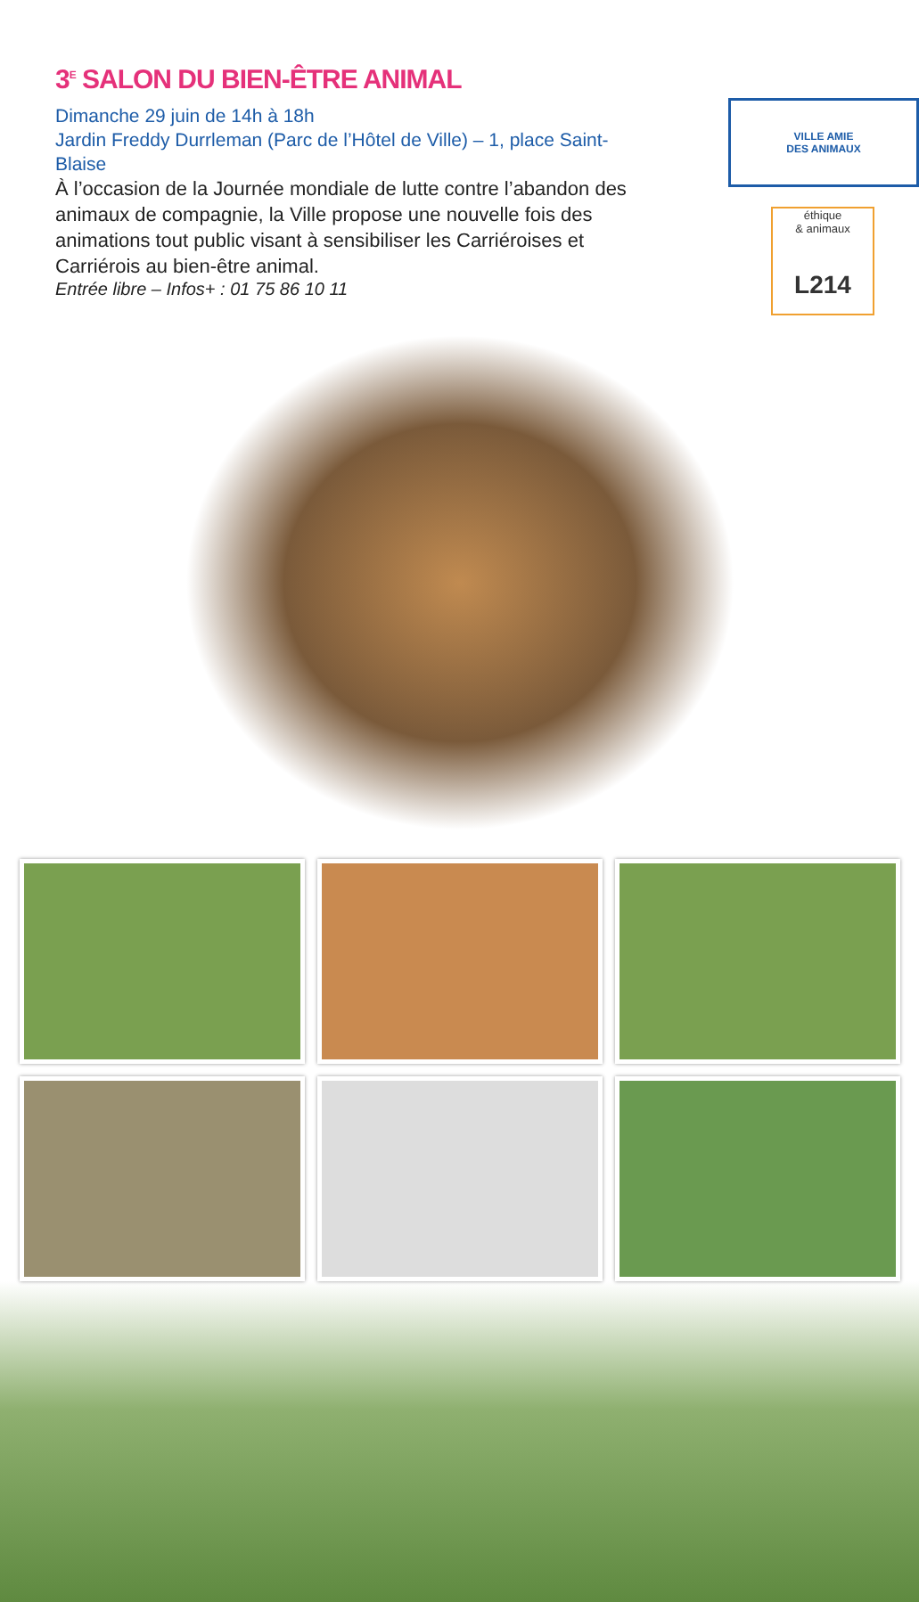3<sup>E</sup> SALON DU BIEN-ÊTRE ANIMAL
Dimanche 29 juin de 14h à 18h
Jardin Freddy Durrleman (Parc de l’Hôtel de Ville) – 1, place Saint-Blaise
À l’occasion de la Journée mondiale de lutte contre l’abandon des animaux de compagnie, la Ville propose une nouvelle fois des animations tout public visant à sensibiliser les Carriéroises et Carriérois au bien-être animal.
Entrée libre – Infos+ : 01 75 86 10 11
VILLE AMIE
DES ANIMAUX
éthique
& animaux
L214